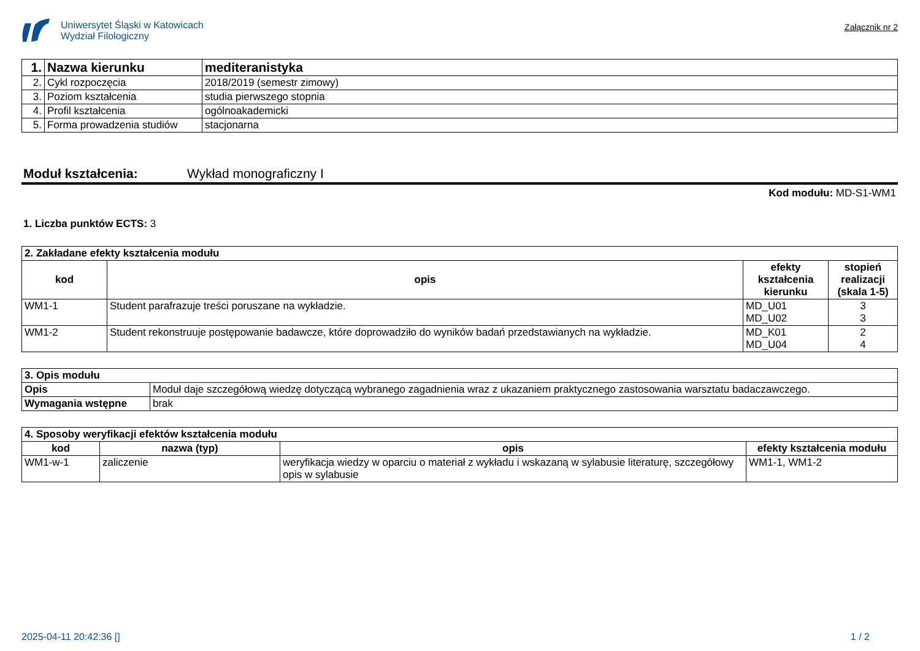Uniwersytet Śląski w Katowicach
Wydział Filologiczny
Załącznik nr 2
| 1. | Nazwa kierunku | mediteranistyka |
| 2. | Cykl rozpoczęcia | 2018/2019 (semestr zimowy) |
| 3. | Poziom kształcenia | studia pierwszego stopnia |
| 4. | Profil kształcenia | ogólnoakademicki |
| 5. | Forma prowadzenia studiów | stacjonarna |
Moduł kształcenia: Wykład monograficzny I
Kod modułu: MD-S1-WM1
1. Liczba punktów ECTS: 3
| 2. Zakładane efekty kształcenia modułu | | | |
| kod | opis | efekty kształcenia kierunku | stopień realizacji (skala 1-5) |
| WM1-1 | Student parafrazuje treści poruszane na wykładzie. | MD_U01 MD_U02 | 3 3 |
| WM1-2 | Student rekonstruuje postępowanie badawcze, które doprowadziło do wyników badań przedstawianych na wykładzie. | MD_K01 MD_U04 | 2 4 |
| 3. Opis modułu | |
| Opis | Moduł daje szczegółową wiedzę dotyczącą wybranego zagadnienia wraz z ukazaniem praktycznego zastosowania warsztatu badaczawczego. |
| Wymagania wstępne | brak |
| 4. Sposoby weryfikacji efektów kształcenia modułu | | | |
| kod | nazwa (typ) | opis | efekty kształcenia modułu |
| WM1-w-1 | zaliczenie | weryfikacja wiedzy w oparciu o materiał z wykładu i wskazaną w sylabusie literaturę, szczegółowy opis w sylabusie | WM1-1, WM1-2 |
2025-04-11 20:42:36 [] 1 / 2